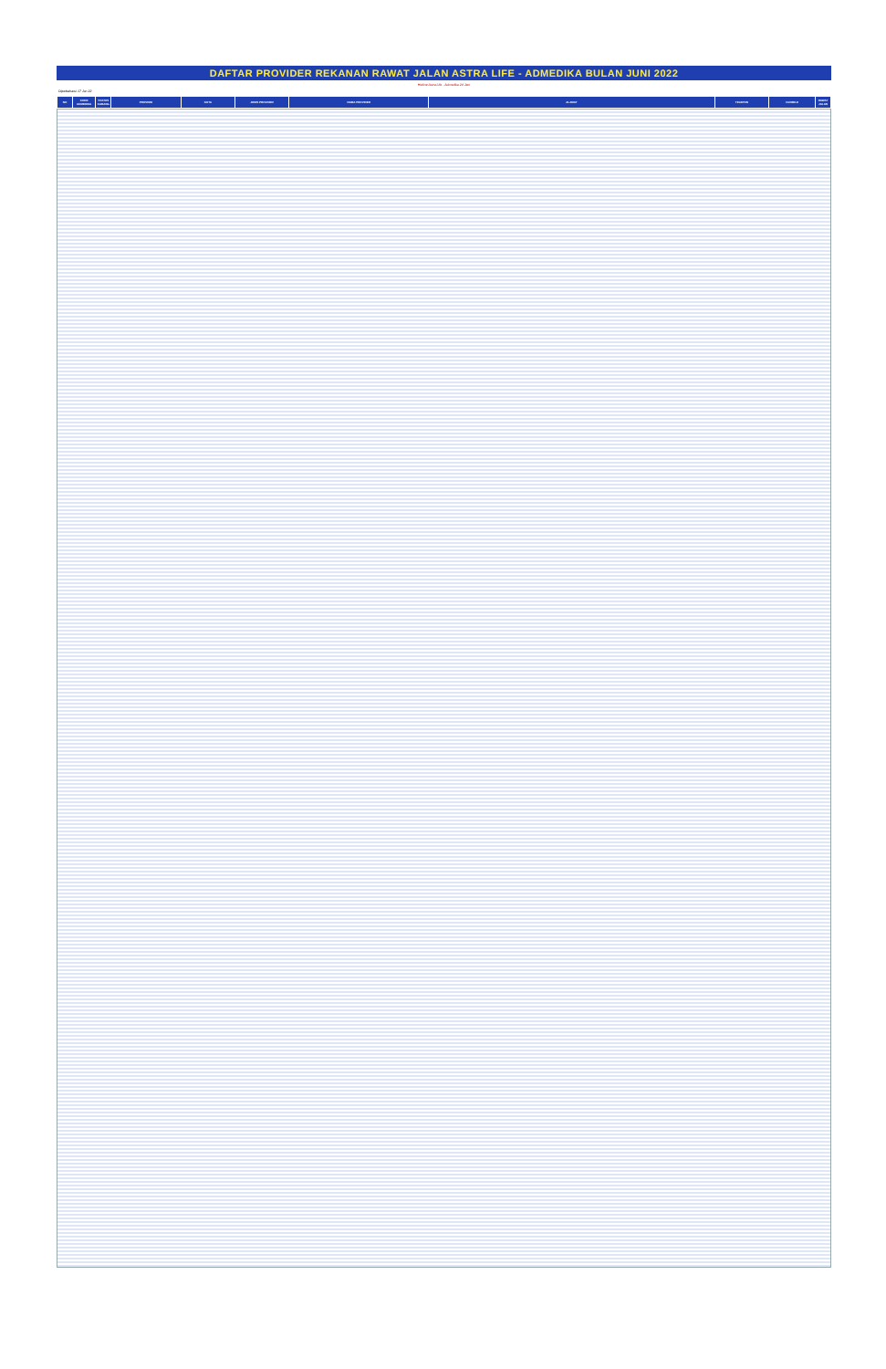DAFTAR PROVIDER REKANAN RAWAT JALAN ASTRA LIFE - ADMEDIKA BULAN JUNI 2022
Hotline Astra Life - Admedika 24 Jam
Diperbaharui 17 Jun 22
| NO | KODE ADMEDIKA | STATUS CABANG | PROVINSI | KOTA | JENIS PROVIDER | NAMA PROVIDER | ALAMAT | TELEPON | FAXIMILE | RAWAT JALAN |
| --- | --- | --- | --- | --- | --- | --- | --- | --- | --- | --- |